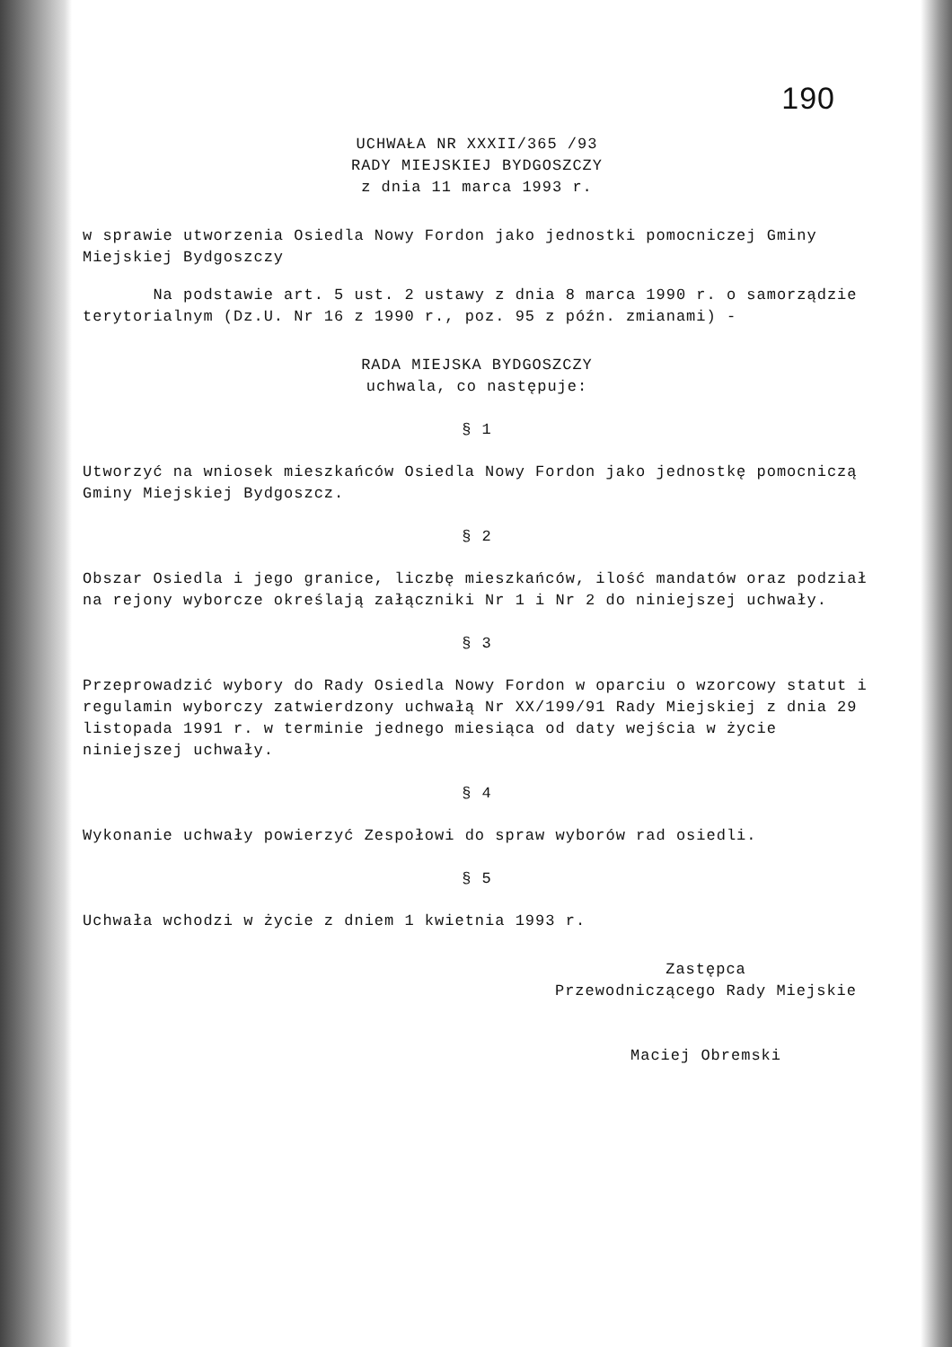190
UCHWAŁA NR XXXII/365 /93
RADY MIEJSKIEJ BYDGOSZCZY
z dnia 11 marca 1993 r.
w sprawie utworzenia Osiedla Nowy Fordon jako jednostki pomocniczej Gminy Miejskiej Bydgoszczy
Na podstawie art. 5 ust. 2 ustawy z dnia 8 marca 1990 r. o samorządzie terytorialnym (Dz.U. Nr 16 z 1990 r., poz. 95 z późn. zmianami) -
RADA MIEJSKA BYDGOSZCZY
uchwala, co następuje:
§ 1
Utworzyć na wniosek mieszkańców Osiedla Nowy Fordon jako jednostkę pomocniczą Gminy Miejskiej Bydgoszcz.
§ 2
Obszar Osiedla i jego granice, liczbę mieszkańców, ilość mandatów oraz podział na rejony wyborcze określają załączniki Nr 1 i Nr 2 do niniejszej uchwały.
§ 3
Przeprowadzić wybory do Rady Osiedla Nowy Fordon w oparciu o wzorcowy statut i regulamin wyborczy zatwierdzony uchwałą Nr XX/199/91 Rady Miejskiej z dnia 29 listopada 1991 r. w terminie jednego miesiąca od daty wejścia w życie niniejszej uchwały.
§ 4
Wykonanie uchwały powierzyć Zespołowi do spraw wyborów rad osiedli.
§ 5
Uchwała wchodzi w życie z dniem 1 kwietnia 1993 r.
Zastępca
Przewodniczącego Rady Miejskie
Maciej Obremski